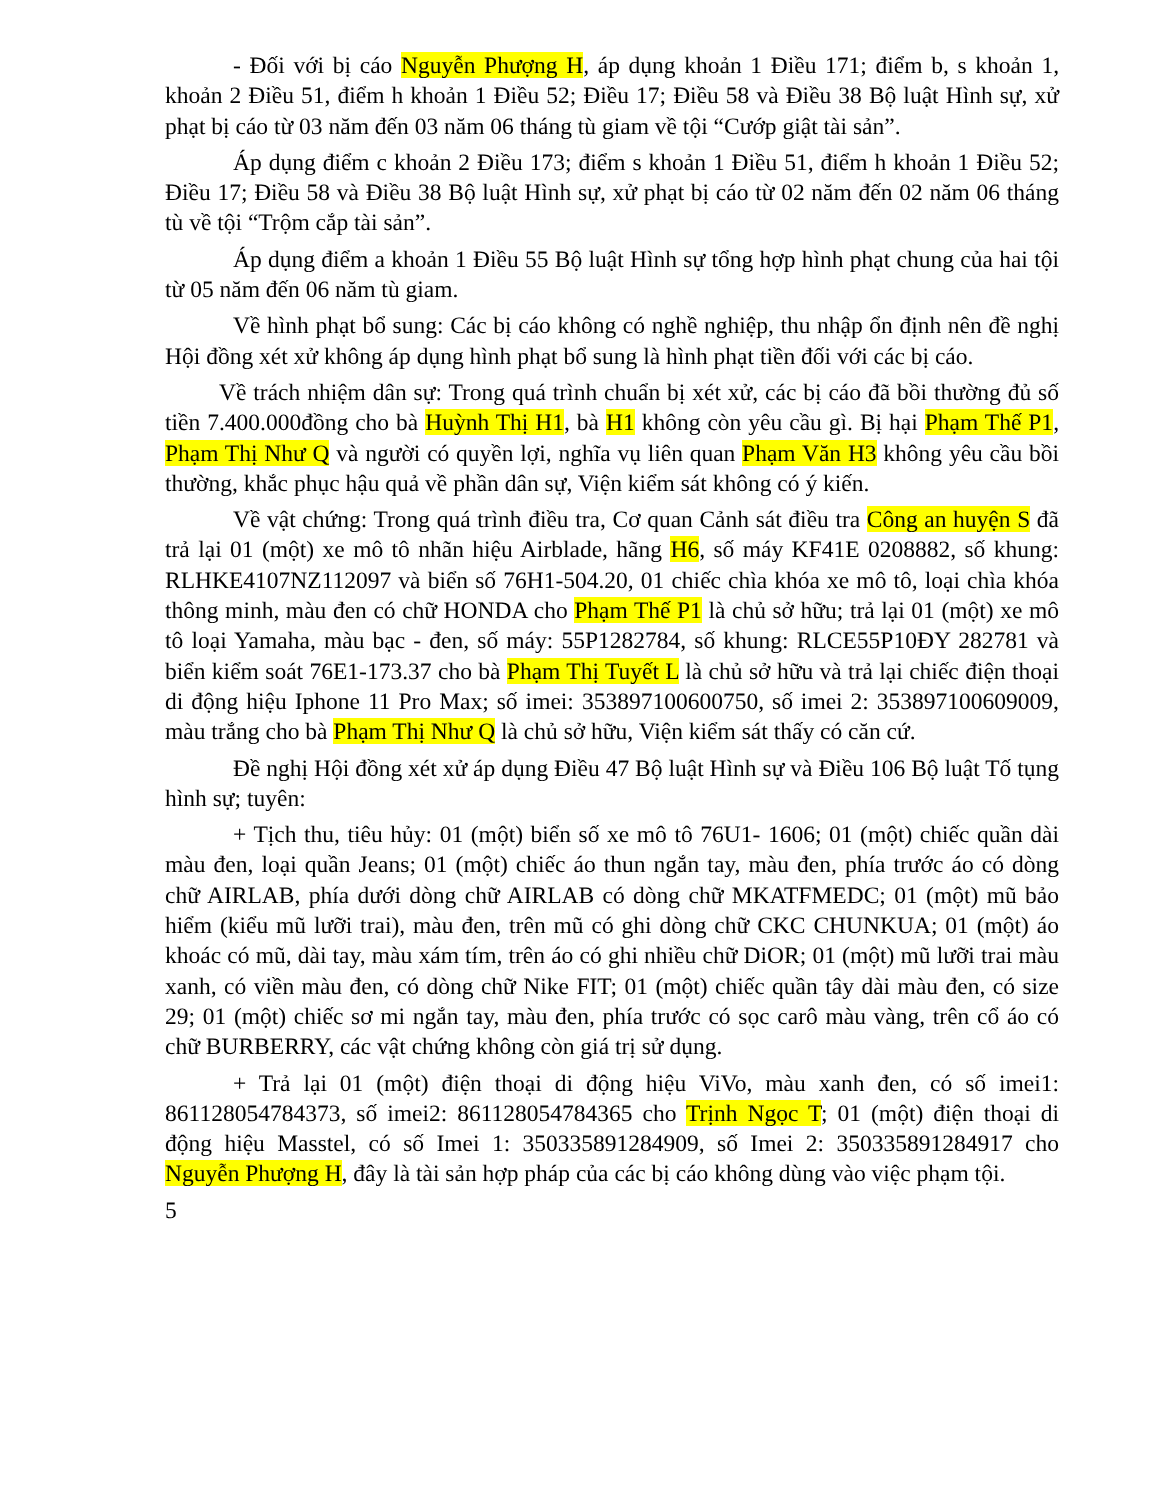- Đối với bị cáo Nguyễn Phượng H, áp dụng khoản 1 Điều 171; điểm b, s khoản 1, khoản 2 Điều 51, điểm h khoản 1 Điều 52; Điều 17; Điều 58 và Điều 38 Bộ luật Hình sự, xử phạt bị cáo từ 03 năm đến 03 năm 06 tháng tù giam về tội “Cướp giật tài sản”.
Áp dụng điểm c khoản 2 Điều 173; điểm s khoản 1 Điều 51, điểm h khoản 1 Điều 52; Điều 17; Điều 58 và Điều 38 Bộ luật Hình sự, xử phạt bị cáo từ 02 năm đến 02 năm 06 tháng tù về tội “Trộm cắp tài sản”.
Áp dụng điểm a khoản 1 Điều 55 Bộ luật Hình sự tổng hợp hình phạt chung của hai tội từ 05 năm đến 06 năm tù giam.
Về hình phạt bổ sung: Các bị cáo không có nghề nghiệp, thu nhập ổn định nên đề nghị Hội đồng xét xử không áp dụng hình phạt bổ sung là hình phạt tiền đối với các bị cáo.
Về trách nhiệm dân sự: Trong quá trình chuẩn bị xét xử, các bị cáo đã bồi thường đủ số tiền 7.400.000đồng cho bà Huỳnh Thị H1, bà H1 không còn yêu cầu gì. Bị hại Phạm Thế P1, Phạm Thị Như Q và người có quyền lợi, nghĩa vụ liên quan Phạm Văn H3 không yêu cầu bồi thường, khắc phục hậu quả về phần dân sự, Viện kiểm sát không có ý kiến.
Về vật chứng: Trong quá trình điều tra, Cơ quan Cảnh sát điều tra Công an huyện S đã trả lại 01 (một) xe mô tô nhãn hiệu Airblade, hãng H6, số máy KF41E 0208882, số khung: RLHKE4107NZ112097 và biển số 76H1-504.20, 01 chiếc chìa khóa xe mô tô, loại chìa khóa thông minh, màu đen có chữ HONDA cho Phạm Thế P1 là chủ sở hữu; trả lại 01 (một) xe mô tô loại Yamaha, màu bạc - đen, số máy: 55P1282784, số khung: RLCE55P10ĐY 282781 và biển kiểm soát 76E1-173.37 cho bà Phạm Thị Tuyết L là chủ sở hữu và trả lại chiếc điện thoại di động hiệu Iphone 11 Pro Max; số imei: 353897100600750, số imei 2: 353897100609009, màu trắng cho bà Phạm Thị Như Q là chủ sở hữu, Viện kiểm sát thấy có căn cứ.
Đề nghị Hội đồng xét xử áp dụng Điều 47 Bộ luật Hình sự và Điều 106 Bộ luật Tố tụng hình sự; tuyên:
+ Tịch thu, tiêu hủy: 01 (một) biển số xe mô tô 76U1- 1606; 01 (một) chiếc quần dài màu đen, loại quần Jeans; 01 (một) chiếc áo thun ngắn tay, màu đen, phía trước áo có dòng chữ AIRLAB, phía dưới dòng chữ AIRLAB có dòng chữ MKATFMEDC; 01 (một) mũ bảo hiểm (kiểu mũ lưỡi trai), màu đen, trên mũ có ghi dòng chữ CKC CHUNKUA; 01 (một) áo khoác có mũ, dài tay, màu xám tím, trên áo có ghi nhiều chữ DiOR; 01 (một) mũ lưỡi trai màu xanh, có viền màu đen, có dòng chữ Nike FIT; 01 (một) chiếc quần tây dài màu đen, có size 29; 01 (một) chiếc sơ mi ngắn tay, màu đen, phía trước có sọc carô màu vàng, trên cổ áo có chữ BURBERRY, các vật chứng không còn giá trị sử dụng.
+ Trả lại 01 (một) điện thoại di động hiệu ViVo, màu xanh đen, có số imei1: 861128054784373, số imei2: 861128054784365 cho Trịnh Ngọc T; 01 (một) điện thoại di động hiệu Masstel, có số Imei 1: 350335891284909, số Imei 2: 350335891284917 cho Nguyễn Phượng H, đây là tài sản hợp pháp của các bị cáo không dùng vào việc phạm tội.
5